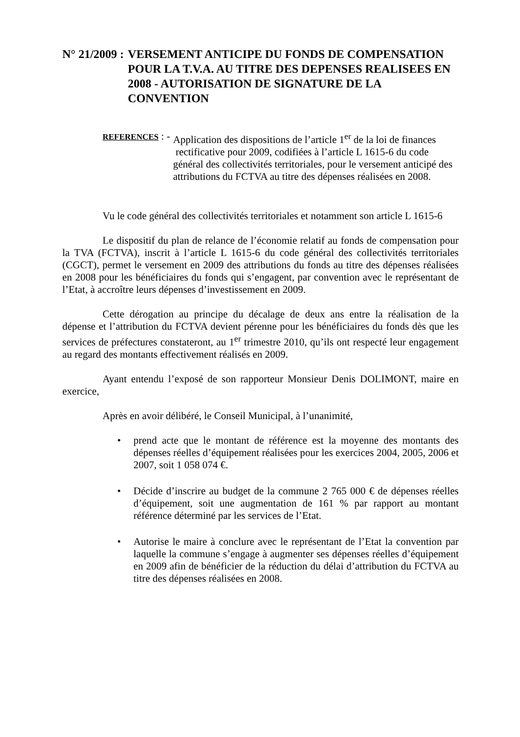N° 21/2009 : VERSEMENT ANTICIPE DU FONDS DE COMPENSATION POUR LA T.V.A. AU TITRE DES DEPENSES REALISEES EN 2008 - AUTORISATION DE SIGNATURE DE LA CONVENTION
REFERENCES : - Application des dispositions de l’article 1<sup>er</sup> de la loi de finances
rectificative pour 2009, codifiées à l’article L 1615-6 du code général des collectivités territoriales, pour le versement anticipé des attributions du FCTVA au titre des dépenses réalisées en 2008.
Vu le code général des collectivités territoriales et notamment son article L 1615-6
Le dispositif du plan de relance de l’économie relatif au fonds de compensation pour la TVA (FCTVA), inscrit à l’article L 1615-6 du code général des collectivités territoriales (CGCT), permet le versement en 2009 des attributions du fonds au titre des dépenses réalisées en 2008 pour les bénéficiaires du fonds qui s’engagent, par convention avec le représentant de l’Etat, à accroître leurs dépenses d’investissement en 2009.
Cette dérogation au principe du décalage de deux ans entre la réalisation de la dépense et l’attribution du FCTVA devient pérenne pour les bénéficiaires du fonds dès que les services de préfectures constateront, au 1<sup>er</sup> trimestre 2010, qu’ils ont respecté leur engagement au regard des montants effectivement réalisés en 2009.
Ayant entendu l’exposé de son rapporteur Monsieur Denis DOLIMONT, maire en exercice,
Après en avoir délibéré, le Conseil Municipal, à l’unanimité,
prend acte que le montant de référence est la moyenne des montants des dépenses réelles d’équipement réalisées pour les exercices 2004, 2005, 2006 et 2007, soit 1 058 074 €.
Décide d’inscrire au budget de la commune 2 765 000 € de dépenses réelles d’équipement, soit une augmentation de 161 % par rapport au montant référence déterminé par les services de l’Etat.
Autorise le maire à conclure avec le représentant de l’Etat la convention par laquelle la commune s’engage à augmenter ses dépenses réelles d’équipement en 2009 afin de bénéficier de la réduction du délai d’attribution du FCTVA au titre des dépenses réalisées en 2008.